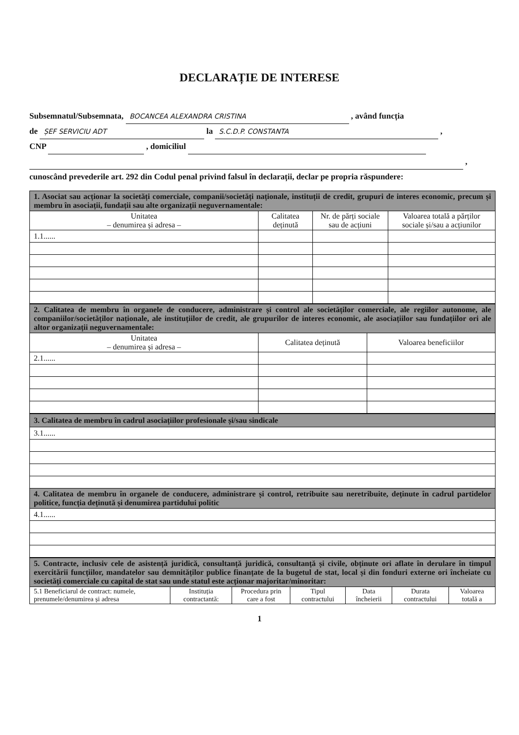DECLARAȚIE DE INTERESE
Subsemnatul/Subsemnata, BOCANCEA ALEXANDRA CRISTINA , având funcția
de ȘEF SERVICIU ADT la S.C.D.P. CONSTANTA ,
CNP , domiciliul
,
cunoscând prevederile art. 292 din Codul penal privind falsul în declarații, declar pe propria răspundere:
| 1. Asociat sau acționar la societăți comerciale, companii/societăți naționale, instituții de credit, grupuri de interes economic, precum și membru în asociații, fundații sau alte organizații neguvernamentale: | | | |
| Unitatea – denumirea și adresa – | Calitatea deținută | Nr. de părți sociale sau de acțiuni | Valoarea totală a părților sociale și/sau a acțiunilor |
| 1.1...... | | | |
| 2. Calitatea de membru în organele de conducere, administrare și control ale societăților comerciale, ale regiilor autonome, ale companiilor/societăților naționale, ale instituțiilor de credit, ale grupurilor de interes economic, ale asociațiilor sau fundațiilor ori ale altor organizații neguvernamentale: | | |
| Unitatea – denumirea și adresa – | Calitatea deținută | Valoarea beneficiilor |
| 2.1...... | | |
| 3. Calitatea de membru în cadrul asociațiilor profesionale și/sau sindicale |
| 3.1...... |
| 4. Calitatea de membru în organele de conducere, administrare și control, retribuite sau neretribuite, deținute în cadrul partidelor politice, funcția deținută și denumirea partidului politic |
| 4.1...... |
| 5. Contracte, inclusiv cele de asistență juridică, consultanță juridică, consultanță și civile, obținute ori aflate în derulare în timpul exercitării funcțiilor, mandatelor sau demnităților publice finanțate de la bugetul de stat, local și din fonduri externe ori încheiate cu societăți comerciale cu capital de stat sau unde statul este acționar majoritar/minoritar: | | | | | | |
| 5.1 Beneficiarul de contract: numele, prenumele/denumirea și adresa | Instituția contractantă: | Procedura prin care a fost | Tipul contractului | Data încheierii | Durata contractului | Valoarea totală a |
1